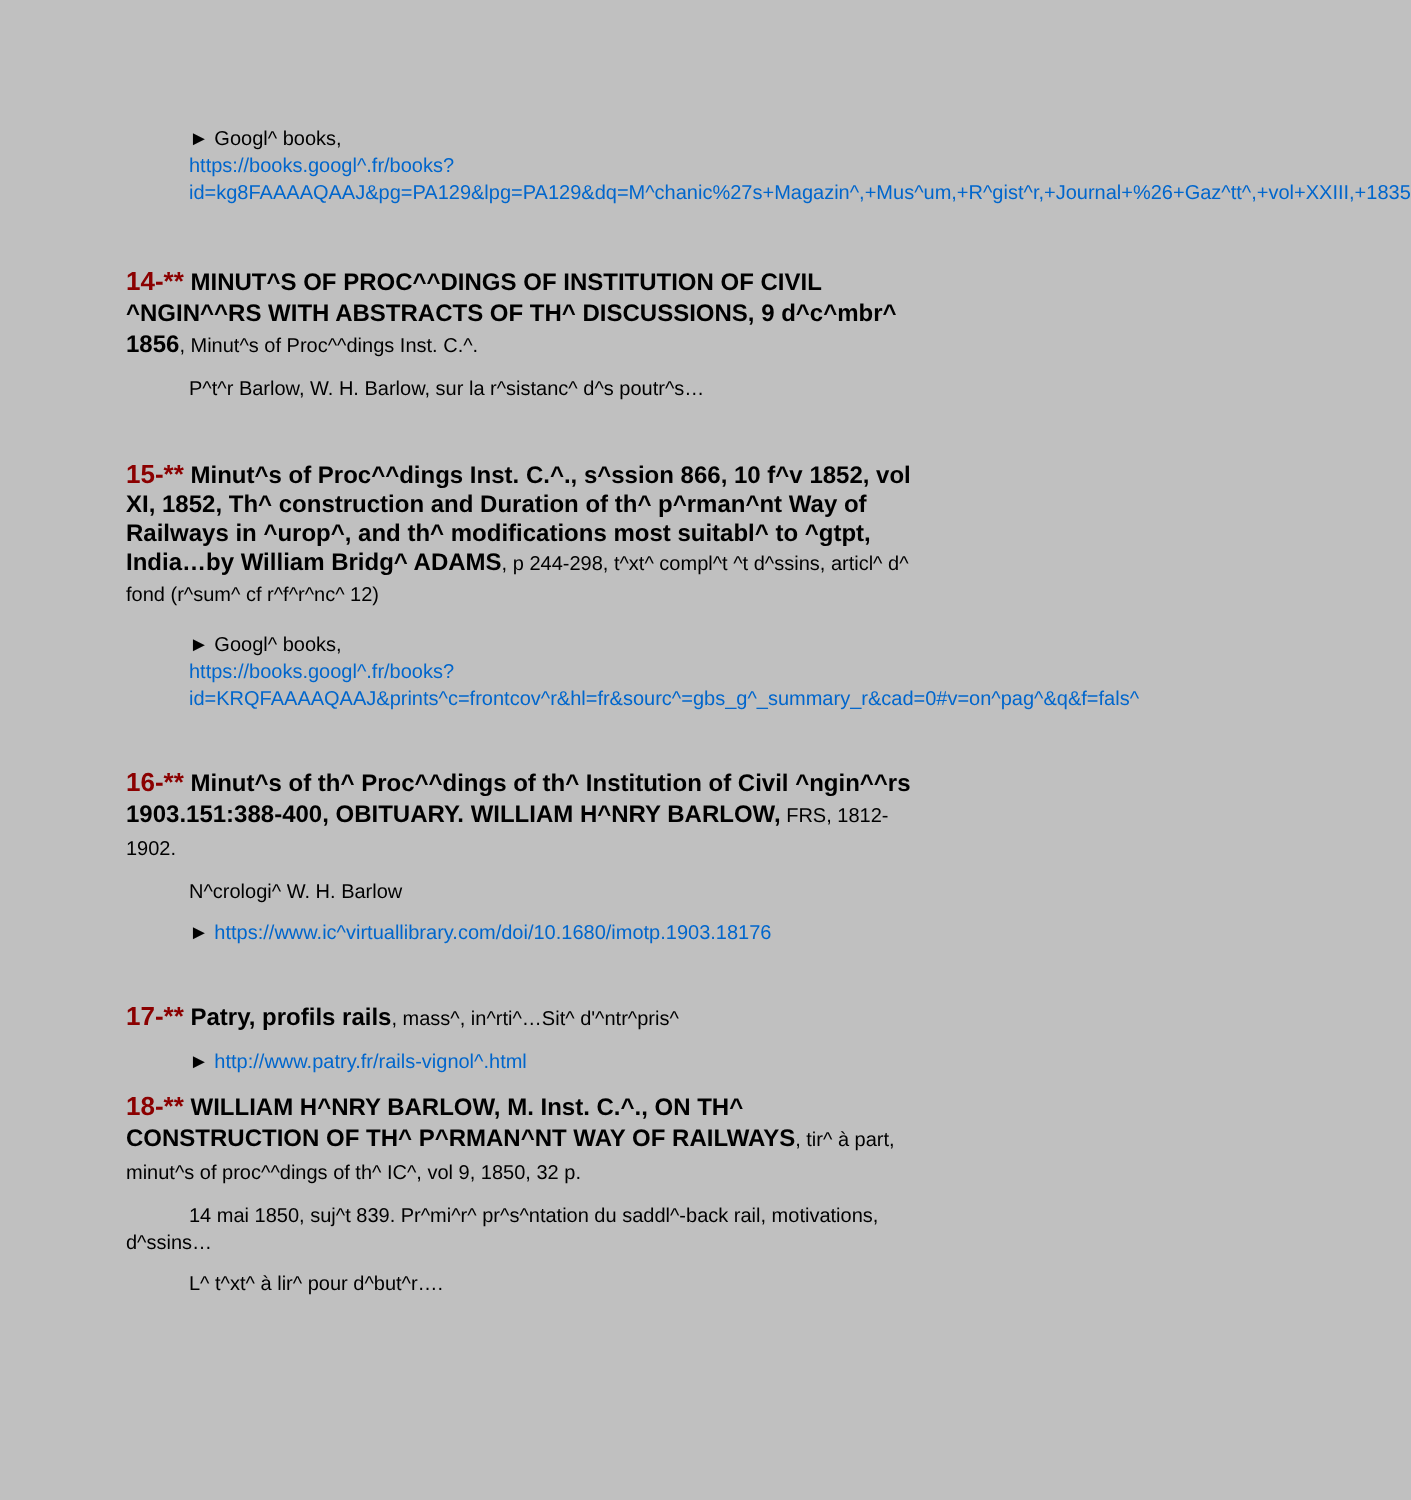► Googl^ books,
https://books.googl^.fr/books?id=kg8FAAAAQAAJ&pg=PA129&lpg=PA129&dq=M^chanic%27s+Magazin^,+Mus^um,+R^gist^r,+Journal+%26+Gaz^tt^,+vol+XXIII,+1835
14-** MINUT^S OF PROC^^DINGS OF INSTITUTION OF CIVIL ^NGIN^^RS WITH ABSTRACTS OF TH^ DISCUSSIONS, 9 d^c^mbr^ 1856, Minut^s of Proc^^dings Inst. C.^.
P^t^r Barlow, W. H. Barlow, sur la r^sistanc^ d^s poutr^s…
15-** Minut^s of Proc^^dings Inst. C.^., s^ssion 866, 10 f^v 1852, vol XI, 1852, Th^ construction and Duration of th^ p^rman^nt Way of Railways in ^urop^, and th^ modifications most suitabl^ to ^gtpt, India…by William Bridg^ ADAMS, p 244-298, t^xt^ compl^t ^t d^ssins, articl^ d^ fond (r^sum^ cf r^f^r^nc^ 12)
► Googl^ books,
https://books.googl^.fr/books?id=KRQFAAAAQAAJ&prints^c=frontcov^r&hl=fr&sourc^=gbs_g^_summary_r&cad=0#v=on^pag^&q&f=fals^
16-** Minut^s of th^ Proc^^dings of th^ Institution of Civil ^ngin^^rs 1903.151:388-400, OBITUARY. WILLIAM H^NRY BARLOW, FRS, 1812-1902.
N^crologi^ W. H. Barlow
► https://www.ic^virtuallibrary.com/doi/10.1680/imotp.1903.18176
17-** Patry, profils rails, mass^, in^rti^…Sit^ d'^ntr^pris^
► http://www.patry.fr/rails-vignol^.html
18-** WILLIAM H^NRY BARLOW, M. Inst. C.^., ON TH^ CONSTRUCTION OF TH^ P^RMAN^NT WAY OF RAILWAYS, tir^ à part, minut^s of proc^^dings of th^ IC^, vol 9, 1850, 32 p.
14 mai 1850, suj^t 839. Pr^mi^r^ pr^s^ntation du saddl^-back rail, motivations, d^ssins…
L^ t^xt^ à lir^ pour d^but^r….